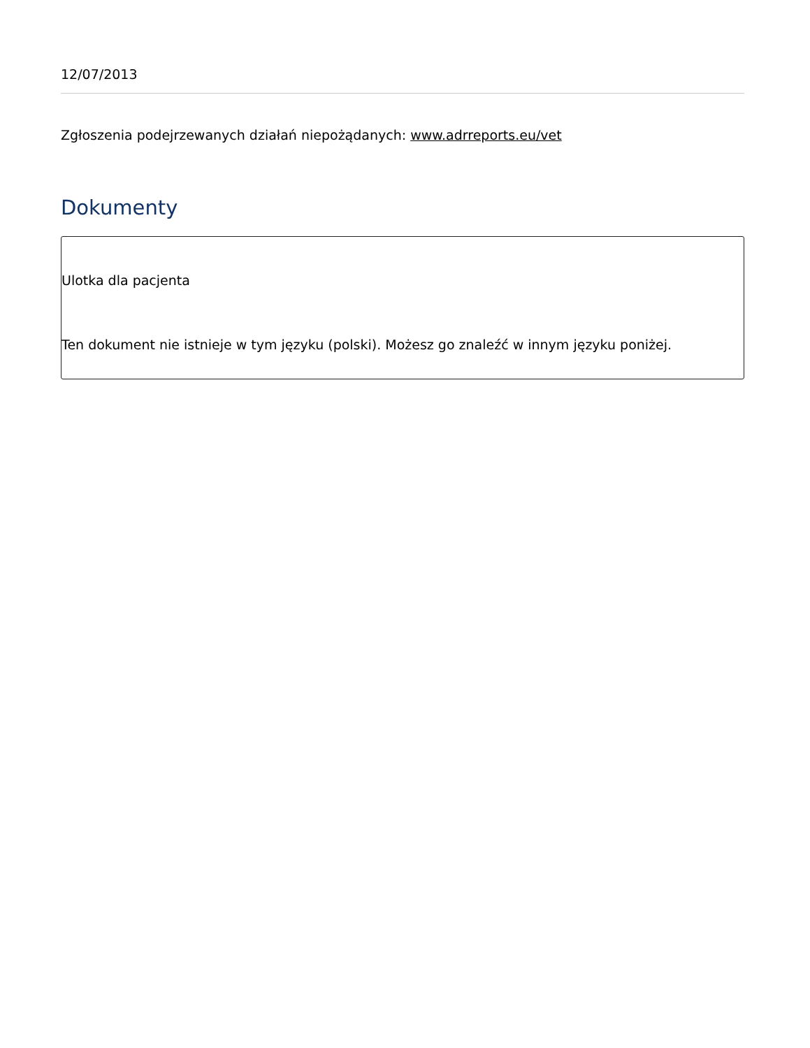12/07/2013
Zgłoszenia podejrzewanych działań niepożądanych: www.adrreports.eu/vet
Dokumenty
Ulotka dla pacjenta
Ten dokument nie istnieje w tym języku (polski). Możesz go znaleźć w innym języku poniżej.